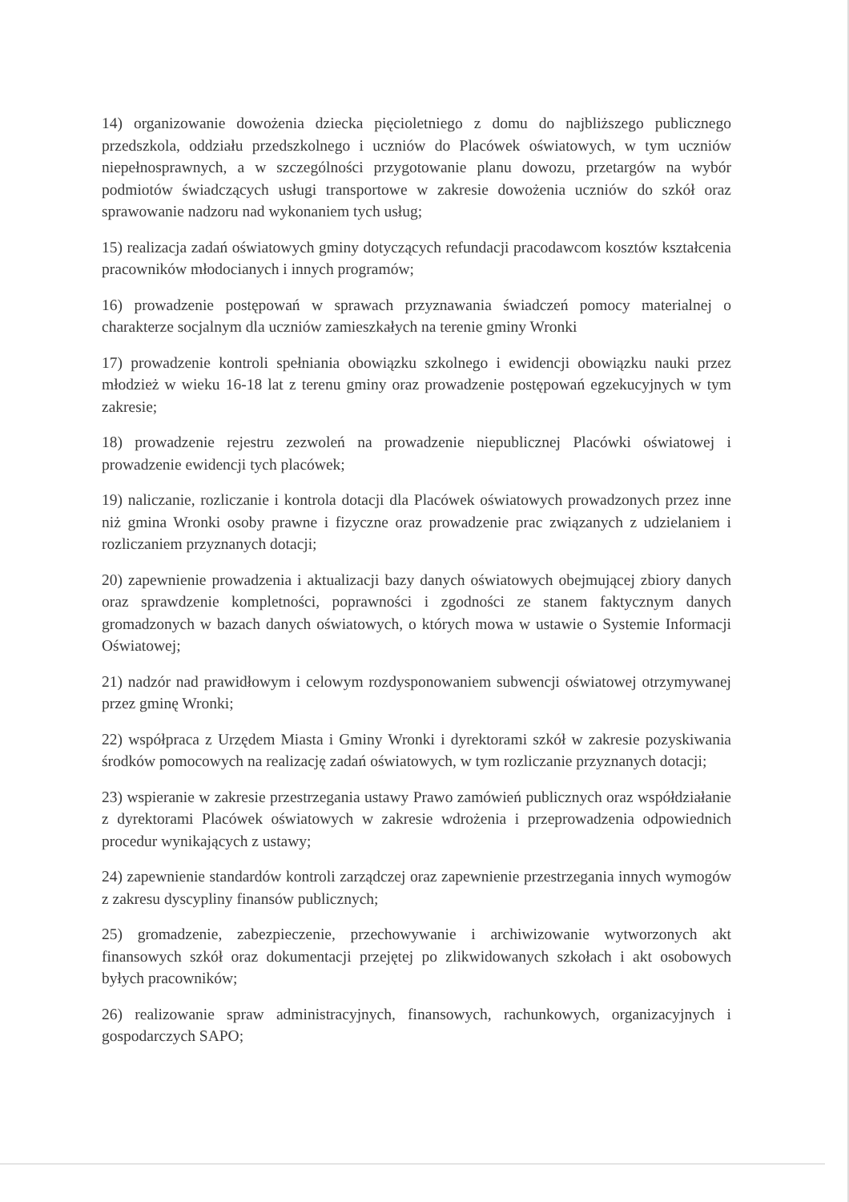14) organizowanie dowożenia dziecka pięcioletniego z domu do najbliższego publicznego przedszkola, oddziału przedszkolnego i uczniów do Placówek oświatowych, w tym uczniów niepełnosprawnych, a w szczególności przygotowanie planu dowozu, przetargów na wybór podmiotów świadczących usługi transportowe w zakresie dowożenia uczniów do szkół oraz sprawowanie nadzoru nad wykonaniem tych usług;
15) realizacja zadań oświatowych gminy dotyczących refundacji pracodawcom kosztów kształcenia pracowników młodocianych i innych programów;
16) prowadzenie postępowań w sprawach przyznawania świadczeń pomocy materialnej o charakterze socjalnym dla uczniów zamieszkałych na terenie gminy Wronki
17) prowadzenie kontroli spełniania obowiązku szkolnego i ewidencji obowiązku nauki przez młodzież w wieku 16-18 lat z terenu gminy oraz prowadzenie postępowań egzekucyjnych w tym zakresie;
18) prowadzenie rejestru zezwoleń na prowadzenie niepublicznej Placówki oświatowej i prowadzenie ewidencji tych placówek;
19) naliczanie, rozliczanie i kontrola dotacji dla Placówek oświatowych prowadzonych przez inne niż gmina Wronki osoby prawne i fizyczne oraz prowadzenie prac związanych z udzielaniem i rozliczaniem przyznanych dotacji;
20) zapewnienie prowadzenia i aktualizacji bazy danych oświatowych obejmującej zbiory danych oraz sprawdzenie kompletności, poprawności i zgodności ze stanem faktycznym danych gromadzonych w bazach danych oświatowych, o których mowa w ustawie o Systemie Informacji Oświatowej;
21) nadzór nad prawidłowym i celowym rozdysponowaniem subwencji oświatowej otrzymywanej przez gminę Wronki;
22) współpraca z Urzędem Miasta i Gminy Wronki i dyrektorami szkół w zakresie pozyskiwania środków pomocowych na realizację zadań oświatowych, w tym rozliczanie przyznanych dotacji;
23) wspieranie w zakresie przestrzegania ustawy Prawo zamówień publicznych oraz współdziałanie z dyrektorami Placówek oświatowych w zakresie wdrożenia i przeprowadzenia odpowiednich procedur wynikających z ustawy;
24) zapewnienie standardów kontroli zarządczej oraz zapewnienie przestrzegania innych wymogów z zakresu dyscypliny finansów publicznych;
25) gromadzenie, zabezpieczenie, przechowywanie i archiwizowanie wytworzonych akt finansowych szkół oraz dokumentacji przejętej po zlikwidowanych szkołach i akt osobowych byłych pracowników;
26) realizowanie spraw administracyjnych, finansowych, rachunkowych, organizacyjnych i gospodarczych SAPO;